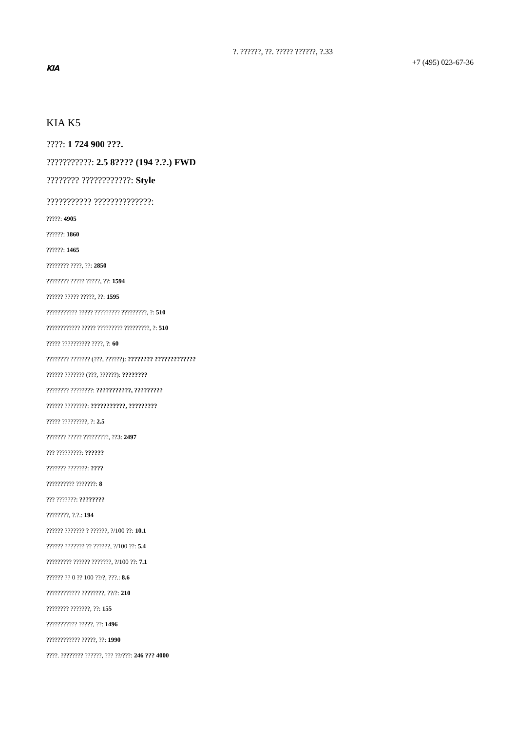?. ??????, ??. ????? ??????, ?.33
KIA
+7 (495) 023-67-36
KIA K5
????: 1 724 900 ???.
???????????: 2.5 8???? (194 ?.?.) FWD
???????? ????????????: Style
??????????? ??????????????:
?????: 4905
??????: 1860
??????: 1465
???????? ????, ??: 2850
???????? ????? ?????, ??: 1594
?????? ????? ?????, ??: 1595
??????????? ????? ????????? ?????????, ?: 510
???????????? ????? ????????? ?????????, ?: 510
????? ?????????? ????, ?: 60
???????? ??????? (???, ??????): ???????? ?????????????
?????? ??????? (???, ??????): ????????
???????? ????????: ???????????, ?????????
?????? ????????: ???????????, ?????????
????? ?????????, ?: 2.5
??????? ????? ?????????, ??3: 2497
??? ?????????: ??????
??????? ???????: ????
?????????? ???????: 8
??? ???????: ????????
????????, ?.?.: 194
?????? ??????? ? ??????, ?/100 ??: 10.1
?????? ??????? ?? ??????, ?/100 ??: 5.4
????????? ?????? ???????, ?/100 ??: 7.1
?????? ?? 0 ?? 100 ??/?, ???.: 8.6
???????????? ????????, ??/?: 210
???????? ???????, ??: 155
??????????? ?????, ??: 1496
???????????? ?????, ??: 1990
????. ???????? ??????, ??? ??/???: 246 ??? 4000